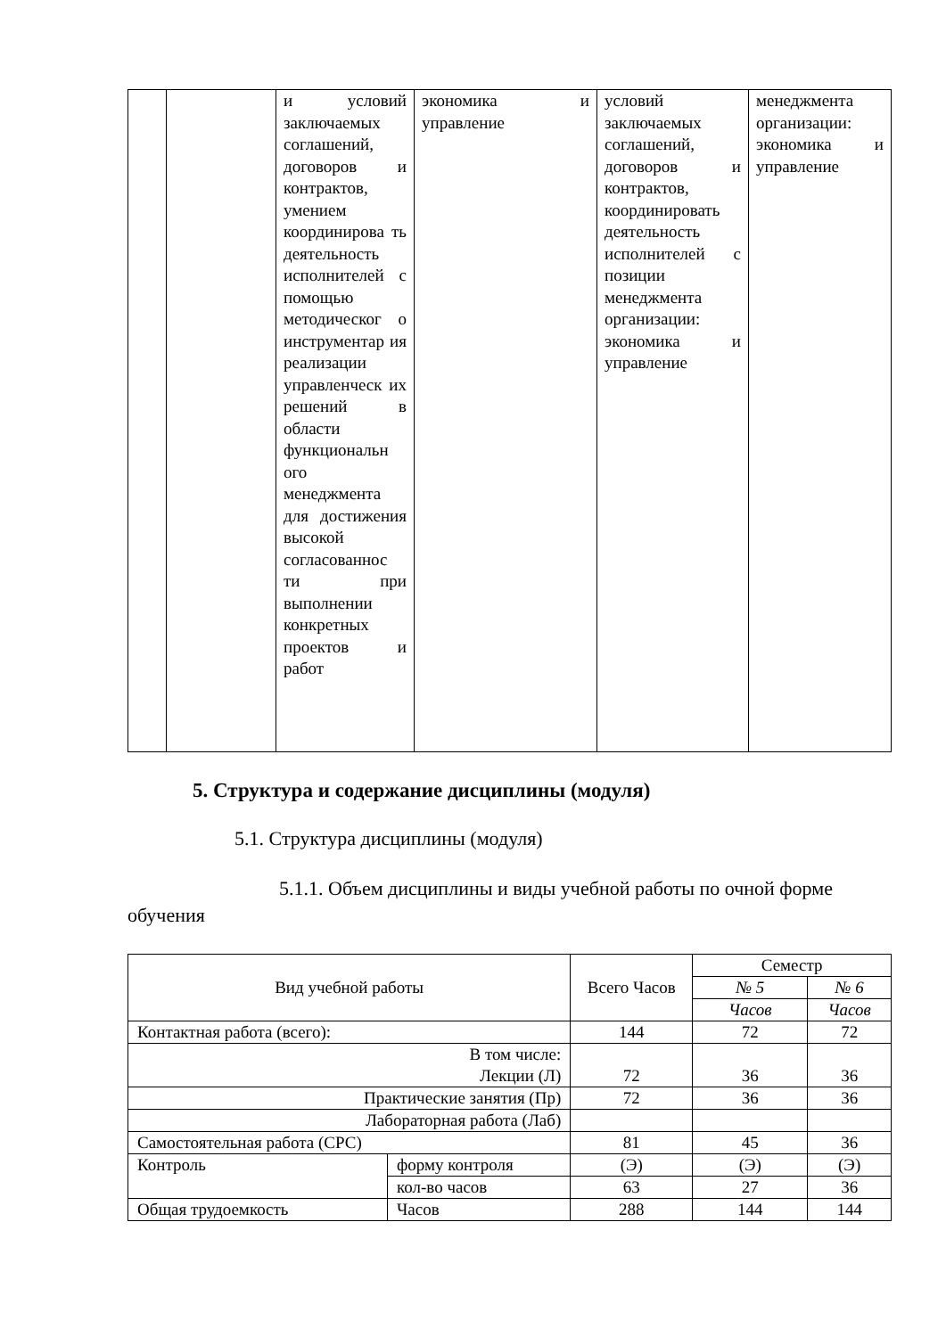| | | и условий заключаемых соглашений, договоров и контрактов, умением координирова ть деятельность исполнителей с помощью методическог о инструментар ия реализации управленческ их решений в области функциональн ого менеджмента для достижения высокой согласованнос ти при выполнении конкретных проектов и работ | экономика и управление | условий заключаемых соглашений, договоров и контрактов, координировать деятельность исполнителей с позиции менеджмента организации: экономика и управление | менеджмента организации: экономика и управление |
5. Структура и содержание дисциплины (модуля)
5.1. Структура дисциплины (модуля)
5.1.1. Объем дисциплины и виды учебной работы по очной форме обучения
| Вид учебной работы | | Всего Часов | Семестр | |
| | | | № 5 | № 6 |
| | | | Часов | Часов |
| Контактная работа (всего): | | 144 | 72 | 72 |
| В том числе: Лекции (Л) | | 72 | 36 | 36 |
| Практические занятия (Пр) | | 72 | 36 | 36 |
| Лабораторная работа (Лаб) | | | | |
| Самостоятельная работа (СРС) | | 81 | 45 | 36 |
| Контроль | форму контроля | (Э) | (Э) | (Э) |
| | кол-во часов | 63 | 27 | 36 |
| Общая трудоемкость | Часов | 288 | 144 | 144 |